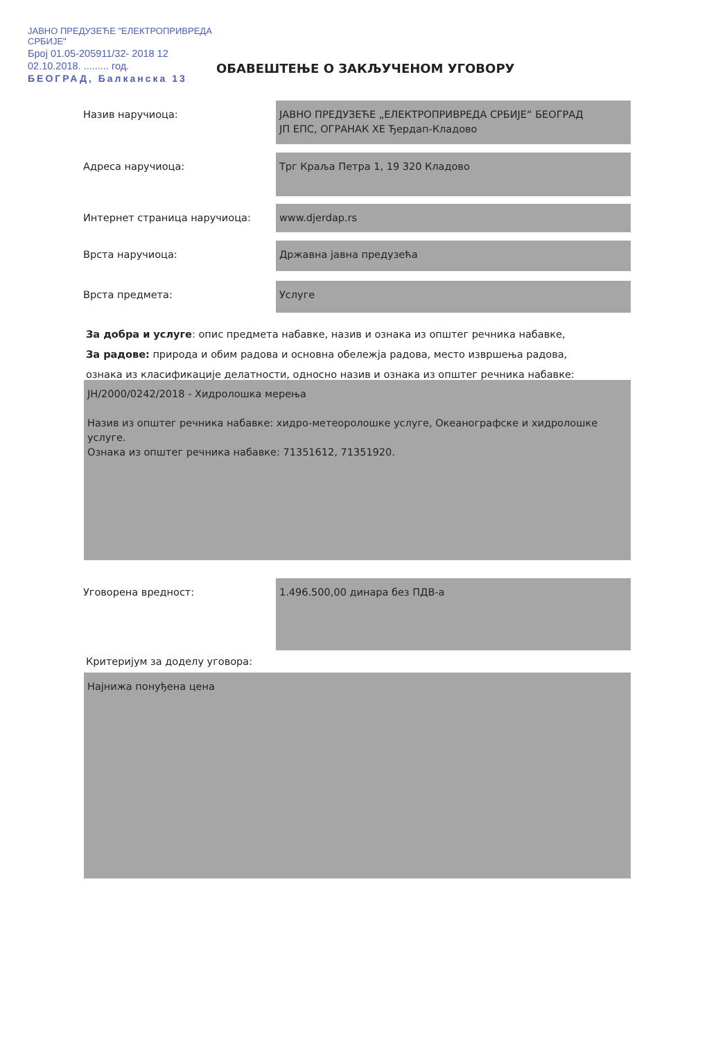ЈАВНО ПРЕДУЗЕЋЕ "ЕЛЕКТРОПРИВРЕДА СРБИЈЕ"
Број 01.05-205911/32- 2018 12
02.10.2018. ......... год.
БЕОГРАД, Балканска 13
ОБАВЕШТЕЊЕ О ЗАКЉУЧЕНОМ УГОВОРУ
Назив наручиоца:
ЈАВНО ПРЕДУЗЕЋЕ „ЕЛЕКТРОПРИВРЕДА СРБИЈЕ“ БЕОГРАД
ЈП ЕПС, ОГРАНАК ХЕ Ђердап-Кладово
Адреса наручиоца:
Трг Краља Петра 1, 19 320 Кладово
Интернет страница наручиоца:
www.djerdap.rs
Врста наручиоца:
Државна јавна предузећа
Врста предмета:
Услуге
За добра и услуге: опис предмета набавке, назив и ознака из општег речника набавке,
За радове: природа и обим радова и основна обележја радова, место извршења радова,
ознака из класификације делатности, односно назив и ознака из општег речника набавке:
JH/2000/0242/2018 - Хидролошка мерења
Назив из општег речника набавке: хидро-метеоролошке услуге, Океанографске и хидролошке услуге.
Ознака из општег речника набавке: 71351612, 71351920.
Уговорена вредност:
1.496.500,00 динара без ПДВ-а
Критеријум за доделу уговора:
Најнижа понуђена цена